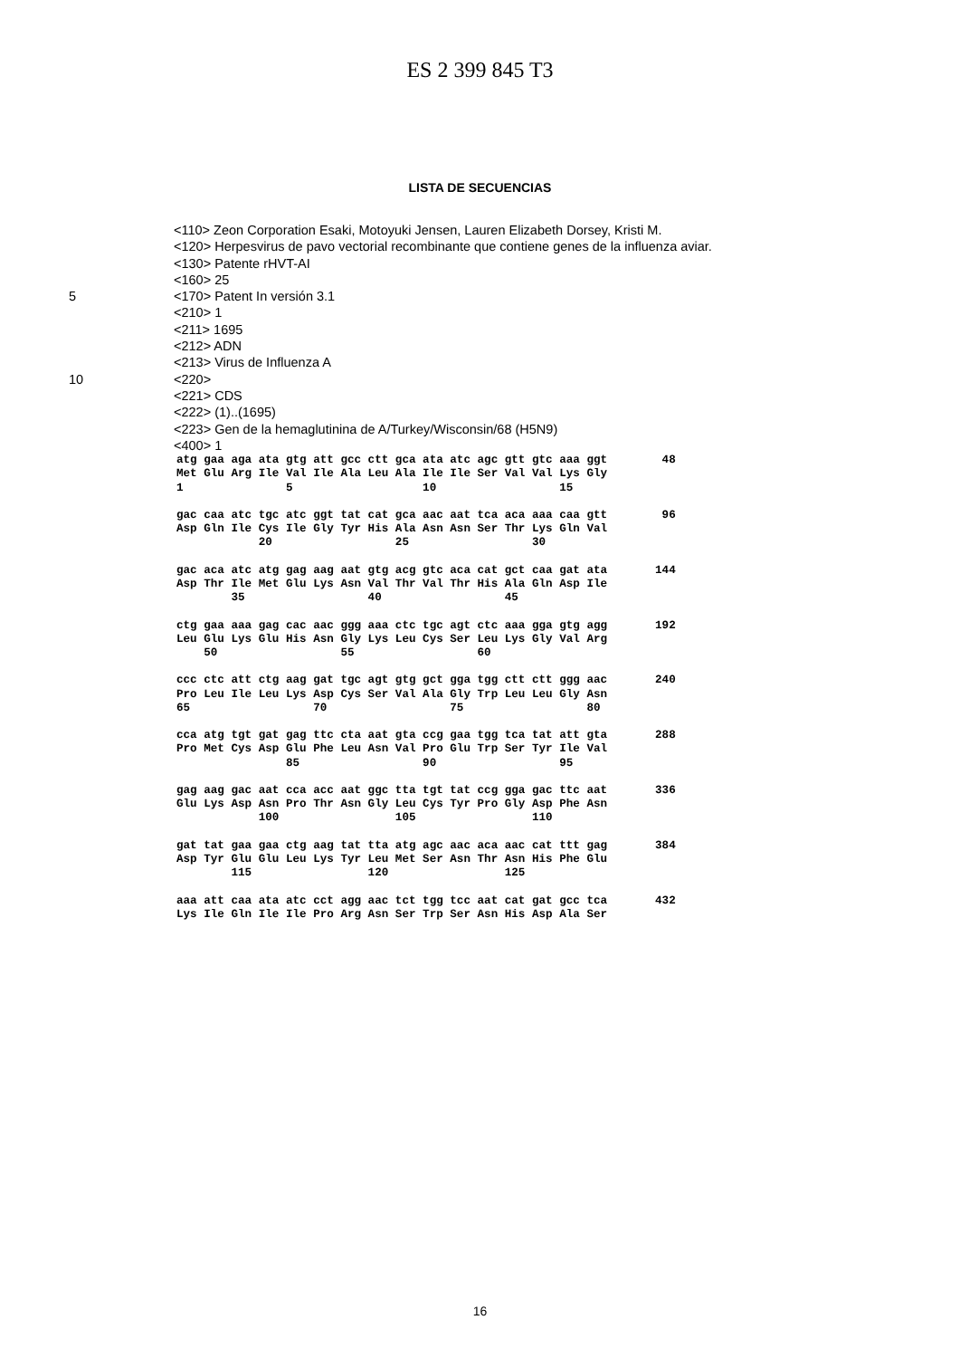ES 2 399 845 T3
LISTA DE SECUENCIAS
<110> Zeon Corporation Esaki, Motoyuki Jensen, Lauren Elizabeth Dorsey, Kristi M.
<120> Herpesvirus de pavo vectorial recombinante que contiene genes de la influenza aviar.
<130> Patente rHVT-AI
<160> 25
5 <170> Patent In versión 3.1
<210> 1
<211> 1695
<212> ADN
<213> Virus de Influenza A
10 <220>
<221> CDS
<222> (1)..(1695)
<223> Gen de la hemaglutinina de A/Turkey/Wisconsin/68 (H5N9)
<400> 1
atg gaa aga ata gtg att gcc ctt gca ata atc agc gtt gtc aaa ggt        48
Met Glu Arg Ile Val Ile Ala Leu Ala Ile Ile Ser Val Val Lys Gly
1               5                   10                  15

gac caa atc tgc atc ggt tat cat gca aac aat tca aca aaa caa gtt        96
Asp Gln Ile Cys Ile Gly Tyr His Ala Asn Asn Ser Thr Lys Gln Val
            20                  25                  30

gac aca atc atg gag aag aat gtg acg gtc aca cat gct caa gat ata       144
Asp Thr Ile Met Glu Lys Asn Val Thr Val Thr His Ala Gln Asp Ile
        35                  40                  45

ctg gaa aaa gag cac aac ggg aaa ctc tgc agt ctc aaa gga gtg agg       192
Leu Glu Lys Glu His Asn Gly Lys Leu Cys Ser Leu Lys Gly Val Arg
    50                  55                  60

ccc ctc att ctg aag gat tgc agt gtg gct gga tgg ctt ctt ggg aac       240
Pro Leu Ile Leu Lys Asp Cys Ser Val Ala Gly Trp Leu Leu Gly Asn
65                  70                  75                  80

cca atg tgt gat gag ttc cta aat gta ccg gaa tgg tca tat att gta       288
Pro Met Cys Asp Glu Phe Leu Asn Val Pro Glu Trp Ser Tyr Ile Val
                85                  90                  95

gag aag gac aat cca acc aat ggc tta tgt tat ccg gga gac ttc aat       336
Glu Lys Asp Asn Pro Thr Asn Gly Leu Cys Tyr Pro Gly Asp Phe Asn
            100                 105                 110

gat tat gaa gaa ctg aag tat tta atg agc aac aca aac cat ttt gag       384
Asp Tyr Glu Glu Leu Lys Tyr Leu Met Ser Asn Thr Asn His Phe Glu
        115                 120                 125

aaa att caa ata atc cct agg aac tct tgg tcc aat cat gat gcc tca       432
Lys Ile Gln Ile Ile Pro Arg Asn Ser Trp Ser Asn His Asp Ala Ser
16